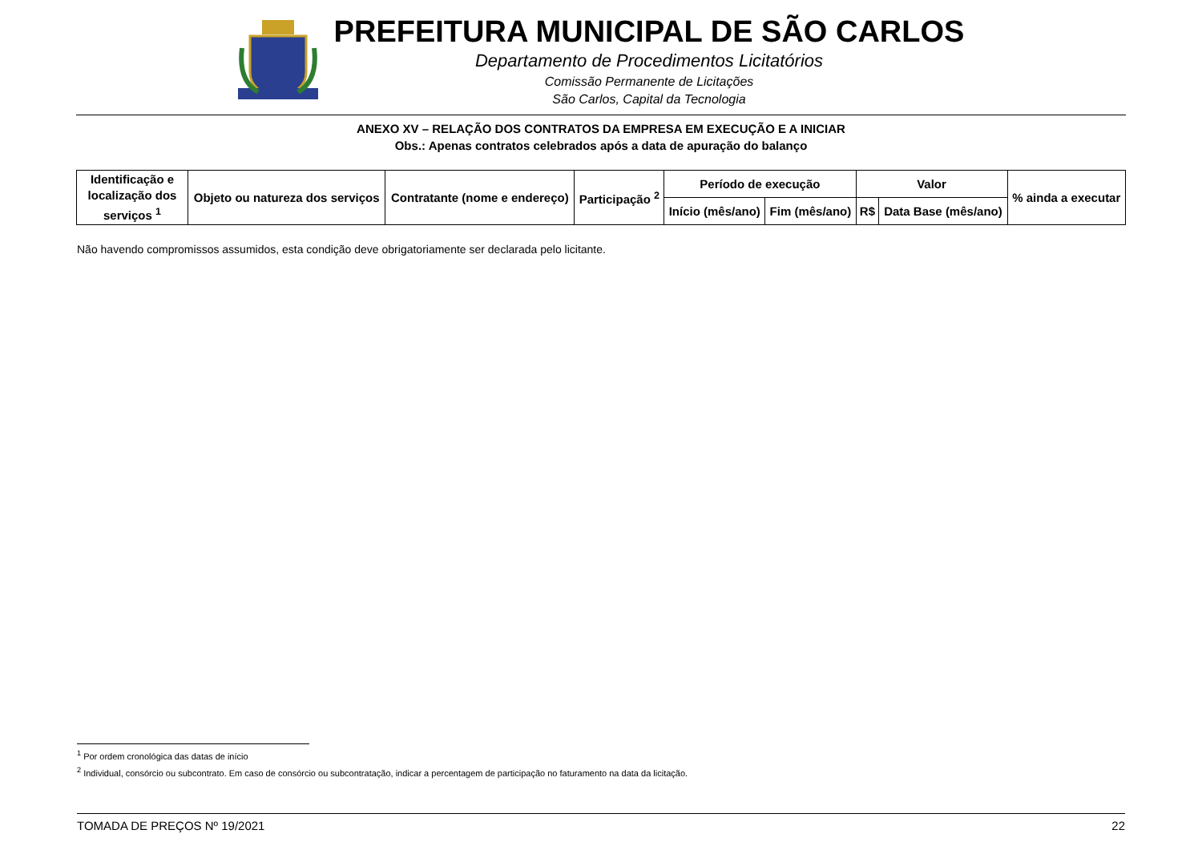PREFEITURA MUNICIPAL DE SÃO CARLOS
Departamento de Procedimentos Licitatórios
Comissão Permanente de Licitações
São Carlos, Capital da Tecnologia
ANEXO XV – RELAÇÃO DOS CONTRATOS DA EMPRESA EM EXECUÇÃO E A INICIAR
Obs.: Apenas contratos celebrados após a data de apuração do balanço
| Identificação e localização dos serviços <sup>1</sup> | Objeto ou natureza dos serviços | Contratante (nome e endereço) | Participação <sup>2</sup> | Período de execução | | Valor | | % ainda a executar |
| --- | --- | --- | --- | --- | --- | --- | --- | --- |
| | | | | Início (mês/ano) | Fim (mês/ano) | R$ | Data Base (mês/ano) | |
Não havendo compromissos assumidos, esta condição deve obrigatoriamente ser declarada pelo licitante.
<sup>1</sup> Por ordem cronológica das datas de início
<sup>2</sup> Individual, consórcio ou subcontrato. Em caso de consórcio ou subcontratação, indicar a percentagem de participação no faturamento na data da licitação.
TOMADA DE PREÇOS Nº 19/2021 22